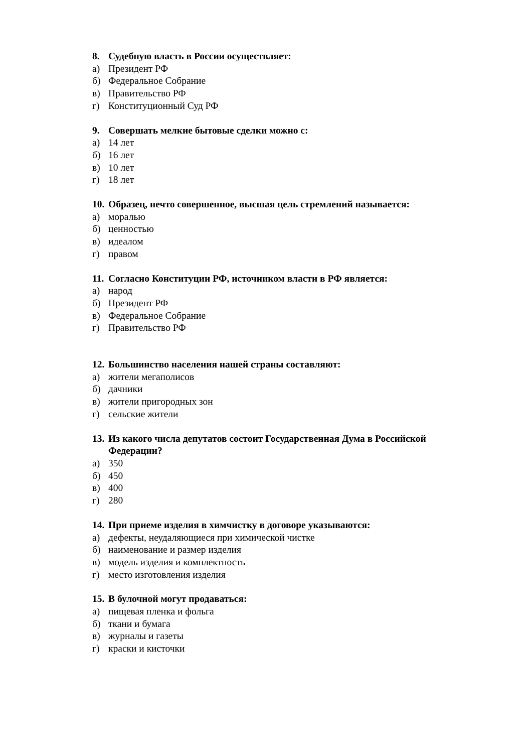8. Судебную власть в России осуществляет:
а) Президент РФ
б) Федеральное Собрание
в) Правительство РФ
г) Конституционный Суд РФ
9. Совершать мелкие бытовые сделки можно с:
а) 14 лет
б) 16 лет
в) 10 лет
г) 18 лет
10. Образец, нечто совершенное, высшая цель стремлений называется:
а) моралью
б) ценностью
в) идеалом
г) правом
11. Согласно Конституции РФ, источником власти в РФ является:
а) народ
б) Президент РФ
в) Федеральное Собрание
г) Правительство РФ
12. Большинство населения нашей страны составляют:
а) жители мегаполисов
б) дачники
в) жители пригородных зон
г) сельские жители
13. Из какого числа депутатов состоит Государственная Дума в Российской Федерации?
а) 350
б) 450
в) 400
г) 280
14. При приеме изделия в химчистку в договоре указываются:
а) дефекты, неудаляющиеся при химической чистке
б) наименование и размер изделия
в) модель изделия и комплектность
г) место изготовления изделия
15. В булочной могут продаваться:
а) пищевая пленка и фольга
б) ткани и бумага
в) журналы и газеты
г) краски и кисточки